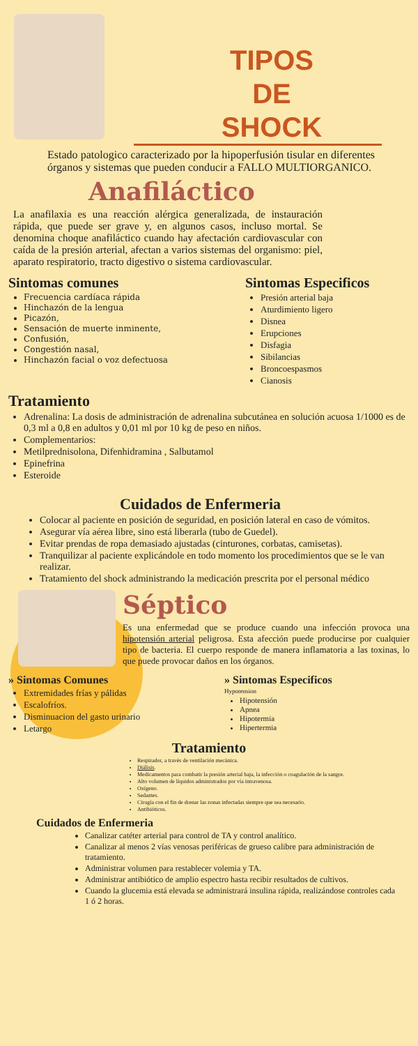TIPOS
DE
SHOCK
Estado patologico caracterizado por la hipoperfusión tisular en diferentes órganos y sistemas que pueden conducir a FALLO MULTIORGANICO.
Anafiláctico
La anafilaxia es una reacción alérgica generalizada, de instauración rápida, que puede ser grave y, en algunos casos, incluso mortal. Se denomina choque anafiláctico cuando hay afectación cardiovascular con caída de la presión arterial, afectan a varios sistemas del organismo: piel, aparato respiratorio, tracto digestivo o sistema cardiovascular.
Sintomas comunes
Frecuencia cardíaca rápida
Hinchazón de la lengua
Picazón,
Sensación de muerte inminente,
Confusión,
Congestión nasal,
Hinchazón facial o voz defectuosa
Sintomas Especificos
Presión arterial baja
Aturdimiento ligero
Disnea
Erupciones
Disfagia
Sibilancias
Broncoespasmos
Cianosis
Tratamiento
Adrenalina: La dosis de administración de adrenalina subcutánea en solución acuosa 1/1000 es de 0,3 ml a 0,8 en adultos y 0,01 ml por 10 kg de peso en niños.
Complementarios:
Metilprednisolona, Difenhidramina , Salbutamol
Epinefrina
Esteroide
Cuidados de Enfermeria
Colocar al paciente en posición de seguridad, en posición lateral en caso de vómitos.
Asegurar vía aérea libre, sino está liberarla (tubo de Guedel).
Evitar prendas de ropa demasiado ajustadas (cinturones, corbatas, camisetas).
Tranquilizar al paciente explicándole en todo momento los procedimientos que se le van realizar.
Tratamiento del shock administrando la medicación prescrita por el personal médico
Séptico
Es una enfermedad que se produce cuando una infección provoca una hipotensión arterial peligrosa. Esta afección puede producirse por cualquier tipo de bacteria. El cuerpo responde de manera inflamatoria a las toxinas, lo que puede provocar daños en los órganos.
» Sintomas Comunes
Extremidades frías y pálidas
Escalofríos.
Disminuacion del gasto urinario
Letargo
» Sintomas Especificos
Hypotension
Hipotensión
Apnea
Hipotermia
Hipertermia
Tratamiento
Respirador, a través de ventilación mecánica.
Diálisis.
Medicamentos para combatir la presión arterial baja, la infección o coagulación de la sangre.
Alto volumen de líquidos administrados por vía intravenosa.
Oxígeno.
Sedantes.
Cirugía con el fin de drenar las zonas infectadas siempre que sea necesario.
Antibióticos.
Cuidados de Enfermeria
Canalizar catéter arterial para control de TA y control analítico.
Canalizar al menos 2 vías venosas periféricas de grueso calibre para administración de tratamiento.
Administrar volumen para restablecer volemia y TA.
Administrar antibiótico de amplio espectro hasta recibir resultados de cultivos.
Cuando la glucemia está elevada se administrará insulina rápida, realizándose controles cada 1 ó 2 horas.